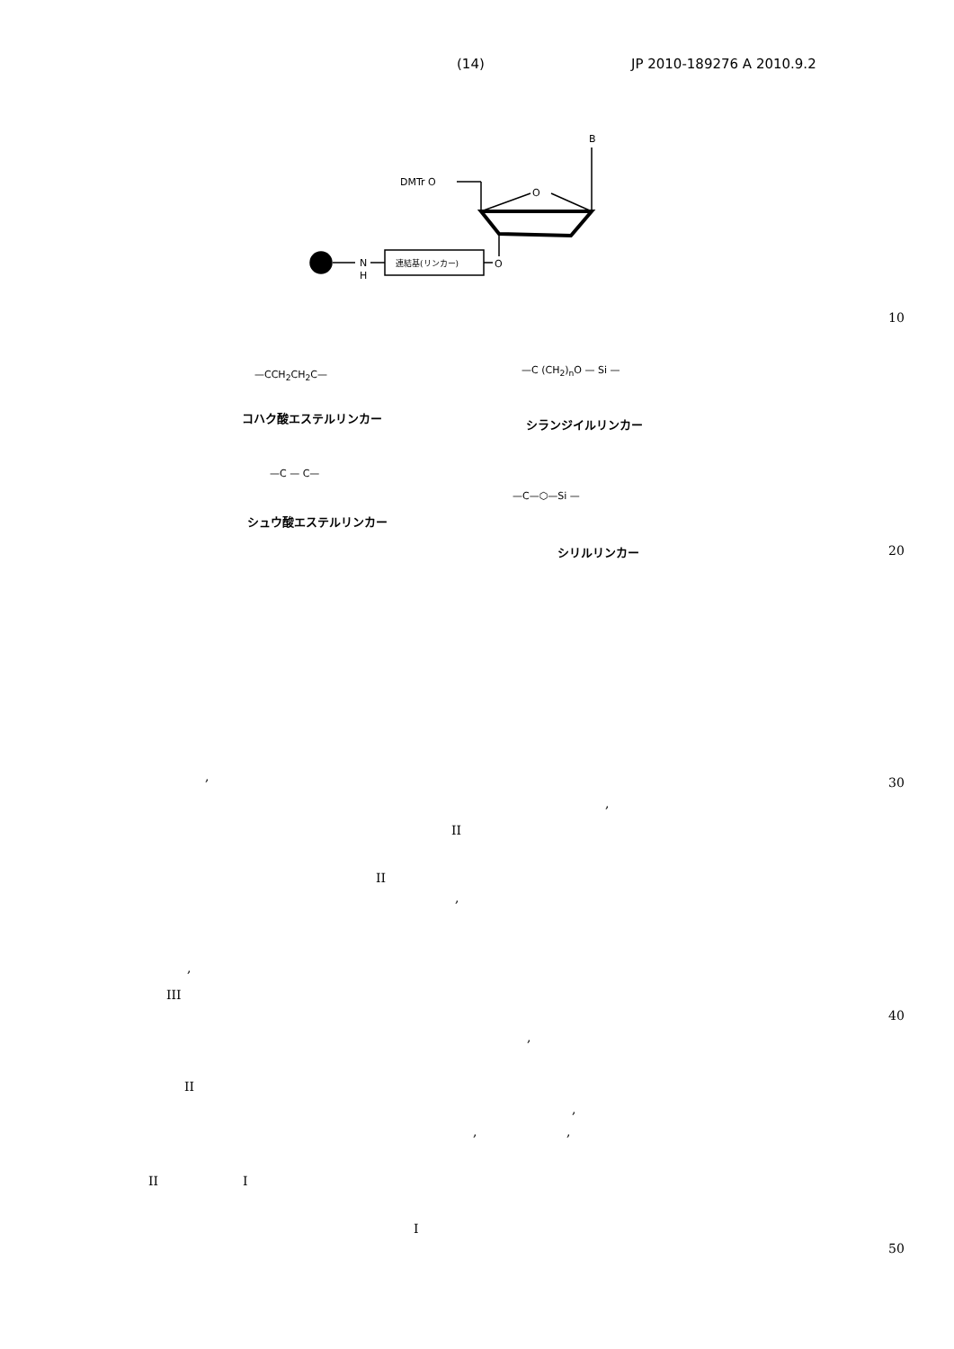(14) JP 2010-189276 A 2010.9.2
B
DMTr O
O
O
N
H
連結基(リンカー)
コハク酸エステルリンカー シランジイルリンカー
シュウ酸エステルリンカー
シリルリンカー
—CCH<sub>2</sub>CH<sub>2</sub>C— —C (CH<sub>2</sub>)<sub>n</sub>O — Si —
—C — C—
—C—⬡—Si —
10
20
30
40
50
,
,
II
II
,
,
III
,
II
,
, ,
II I
I